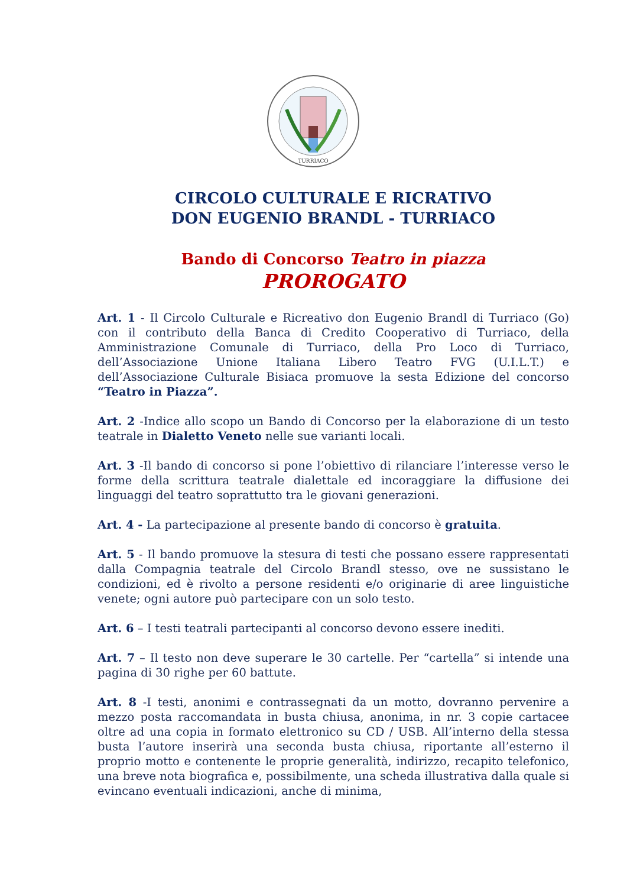TURRIACO
CIRCOLO CULTURALE E RICRATIVO
DON EUGENIO BRANDL - TURRIACO
Bando di Concorso Teatro in piazza
PROROGATO
Art. 1 - Il Circolo Culturale e Ricreativo don Eugenio Brandl di Turriaco (Go) con il contributo della Banca di Credito Cooperativo di Turriaco, della Amministrazione Comunale di Turriaco, della Pro Loco di Turriaco, dell’Associazione Unione Italiana Libero Teatro FVG (U.I.L.T.) e dell’Associazione Culturale Bisiaca promuove la sesta Edizione del concorso “Teatro in Piazza”.
Art. 2 -Indice allo scopo un Bando di Concorso per la elaborazione di un testo teatrale in Dialetto Veneto nelle sue varianti locali.
Art. 3 -Il bando di concorso si pone l’obiettivo di rilanciare l’interesse verso le forme della scrittura teatrale dialettale ed incoraggiare la diffusione dei linguaggi del teatro soprattutto tra le giovani generazioni.
Art. 4 - La partecipazione al presente bando di concorso è gratuita.
Art. 5 - Il bando promuove la stesura di testi che possano essere rappresentati dalla Compagnia teatrale del Circolo Brandl stesso, ove ne sussistano le condizioni, ed è rivolto a persone residenti e/o originarie di aree linguistiche venete; ogni autore può partecipare con un solo testo.
Art. 6 – I testi teatrali partecipanti al concorso devono essere inediti.
Art. 7 – Il testo non deve superare le 30 cartelle. Per “cartella” si intende una pagina di 30 righe per 60 battute.
Art. 8 -I testi, anonimi e contrassegnati da un motto, dovranno pervenire a mezzo posta raccomandata in busta chiusa, anonima, in nr. 3 copie cartacee oltre ad una copia in formato elettronico su CD / USB. All’interno della stessa busta l’autore inserirà una seconda busta chiusa, riportante all’esterno il proprio motto e contenente le proprie generalità, indirizzo, recapito telefonico, una breve nota biografica e, possibilmente, una scheda illustrativa dalla quale si evincano eventuali indicazioni, anche di minima,